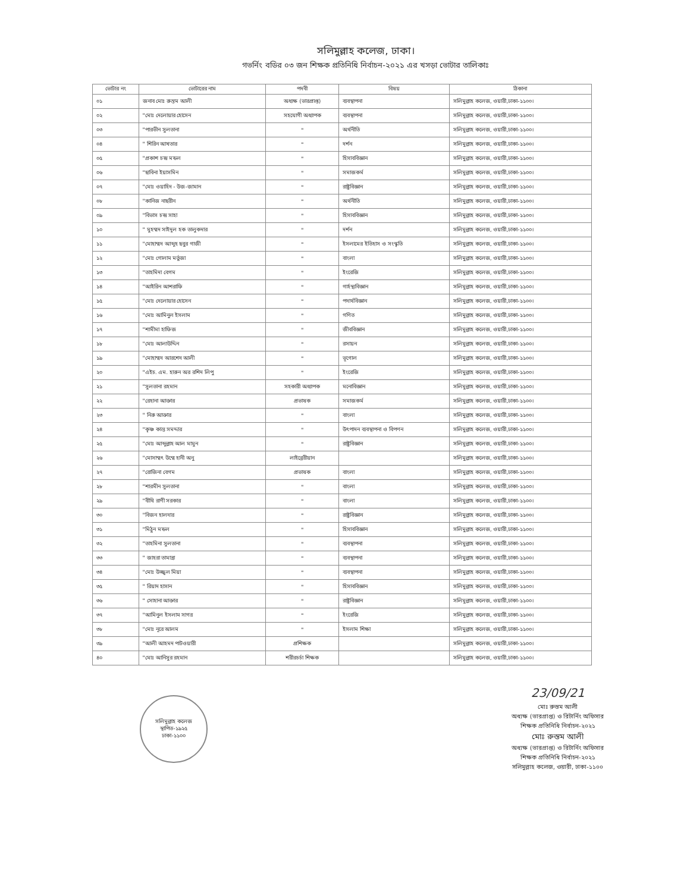সলিমুল্লাহ কলেজ, ঢাকা।
গভর্নিং বডির ০৩ জন শিক্ষক প্রতিনিধি নির্বাচন-২০২১ এর খসড়া ভোটার তালিকাঃ
| ভোটার নং | ভোটারের নাম | পদবী | বিষয় | ঠিকানা |
| --- | --- | --- | --- | --- |
| ০১ | জনাব মোঃ রুস্তম আলী | অধ্যক্ষ (ভারপ্রাপ্ত) | ব্যবস্থাপনা | সলিমুল্লাহ কলেজ, ওয়ারী,ঢাকা-১১০০। |
| ০২ | "মোঃ দেলোয়ার হোসেন | সহযোগী অধ্যাপক | ব্যবস্থাপনা | সলিমুল্লাহ কলেজ, ওয়ারী,ঢাকা-১১০০। |
| ০৩ | "পারভীন সুলতানা | " | অর্থনীতি | সলিমুল্লাহ কলেজ, ওয়ারী,ঢাকা-১১০০। |
| ০৪ | " শিরিন আখতার | " | দর্শন | সলিমুল্লাহ কলেজ, ওয়ারী,ঢাকা-১১০০। |
| ০৫ | "প্রকাশ চন্দ্র মন্ডল | " | হিসাববিজ্ঞান | সলিমুল্লাহ কলেজ, ওয়ারী,ঢাকা-১১০০। |
| ০৬ | "ছাবিনা ইয়াসমিন | " | সমাজকর্ম | সলিমুল্লাহ কলেজ, ওয়ারী,ঢাকা-১১০০। |
| ০৭ | "মোঃ ওয়াহিদ - উজ-জামান | " | রাষ্ট্রবিজ্ঞান | সলিমুল্লাহ কলেজ, ওয়ারী,ঢাকা-১১০০। |
| ০৮ | "কানিজ নাছরীন | " | অর্থনীতি | সলিমুল্লাহ কলেজ, ওয়ারী,ঢাকা-১১০০। |
| ০৯ | "বিভাস চন্দ্র সাহা | " | হিসাববিজ্ঞান | সলিমুল্লাহ কলেজ, ওয়ারী,ঢাকা-১১০০। |
| ১০ | " মুহম্মদ সাইদুল হক তালুকদার | " | দর্শন | সলিমুল্লাহ কলেজ, ওয়ারী,ঢাকা-১১০০। |
| ১১ | "মোহাম্মদ আব্দুহ ছবুর গাজী | " | ইসলামের ইতিহাস ও সংস্কৃতি | সলিমুল্লাহ কলেজ, ওয়ারী,ঢাকা-১১০০। |
| ১২ | "মোঃ গোলাম মর্তুজা | " | বাংলা | সলিমুল্লাহ কলেজ, ওয়ারী,ঢাকা-১১০০। |
| ১৩ | "তাহমিদা বেগম | " | ইংরেজি | সলিমুল্লাহ কলেজ, ওয়ারী,ঢাকা-১১০০। |
| ১৪ | "আইরিন আশরাফি | " | গার্হস্থ্যবিজ্ঞান | সলিমুল্লাহ কলেজ, ওয়ারী,ঢাকা-১১০০। |
| ১৫ | "মোঃ দেলোয়ার হোসেন | " | পদার্থবিজ্ঞান | সলিমুল্লাহ কলেজ, ওয়ারী,ঢাকা-১১০০। |
| ১৬ | "মোঃ আমিনুল ইসলাম | " | গণিত | সলিমুল্লাহ কলেজ, ওয়ারী,ঢাকা-১১০০। |
| ১৭ | "শামীমা হাফিজ | " | জীববিজ্ঞান | সলিমুল্লাহ কলেজ, ওয়ারী,ঢাকা-১১০০। |
| ১৮ | "মোঃ আলাউদ্দিন | " | রসায়ন | সলিমুল্লাহ কলেজ, ওয়ারী,ঢাকা-১১০০। |
| ১৯ | "মোহাম্মদ আরশেদ আলী | " | ভূগোল | সলিমুল্লাহ কলেজ, ওয়ারী,ঢাকা-১১০০। |
| ২০ | "এইচ. এম. হারুন অর রশিদ লিপু | " | ইংরেজি | সলিমুল্লাহ কলেজ, ওয়ারী,ঢাকা-১১০০। |
| ২১ | "সুলতানা রহমান | সহকারী অধ্যাপক | মনোবিজ্ঞান | সলিমুল্লাহ কলেজ, ওয়ারী,ঢাকা-১১০০। |
| ২২ | "রেহানা আক্তার | প্রভাষক | সমাজকর্ম | সলিমুল্লাহ কলেজ, ওয়ারী,ঢাকা-১১০০। |
| ২৩ | " নিরু আক্তার | " | বাংলা | সলিমুল্লাহ কলেজ, ওয়ারী,ঢাকা-১১০০। |
| ২৪ | "কৃষ্ণ কান্ত সমদ্দার | " | উৎপাদন ব্যবস্থাপনা ও বিপণন | সলিমুল্লাহ কলেজ, ওয়ারী,ঢাকা-১১০০। |
| ২৫ | "মোঃ আব্দুল্লাহ আল মামুন | " | রাষ্ট্রবিজ্ঞান | সলিমুল্লাহ কলেজ, ওয়ারী,ঢাকা-১১০০। |
| ২৬ | "মোসাম্মৎ উম্মে হানী অনু | লাইব্রেরীয়ান | | সলিমুল্লাহ কলেজ, ওয়ারী,ঢাকা-১১০০। |
| ২৭ | "রোজিনা বেগম | প্রভাষক | বাংলা | সলিমুল্লাহ কলেজ, ওয়ারী,ঢাকা-১১০০। |
| ২৮ | "শারমীন সুলতানা | " | বাংলা | সলিমুল্লাহ কলেজ, ওয়ারী,ঢাকা-১১০০। |
| ২৯ | "বীথি রাণী সরকার | " | বাংলা | সলিমুল্লাহ কলেজ, ওয়ারী,ঢাকা-১১০০। |
| ৩০ | "বিজন হালদার | " | রাষ্ট্রবিজ্ঞান | সলিমুল্লাহ কলেজ, ওয়ারী,ঢাকা-১১০০। |
| ৩১ | "মিঠুন মন্ডল | " | হিসাববিজ্ঞান | সলিমুল্লাহ কলেজ, ওয়ারী,ঢাকা-১১০০। |
| ৩২ | "তাহমিনা সুলতানা | " | ব্যবস্থাপনা | সলিমুল্লাহ কলেজ, ওয়ারী,ঢাকা-১১০০। |
| ৩৩ | " জাহরা তামান্না | " | ব্যবস্থাপনা | সলিমুল্লাহ কলেজ, ওয়ারী,ঢাকা-১১০০। |
| ৩৪ | "মোঃ উজ্জ্বল মিয়া | " | ব্যবস্থাপনা | সলিমুল্লাহ কলেজ, ওয়ারী,ঢাকা-১১০০। |
| ৩৫ | " রিয়াদ হাসান | " | হিসাববিজ্ঞান | সলিমুল্লাহ কলেজ, ওয়ারী,ঢাকা-১১০০। |
| ৩৬ | " সোহানা আক্তার | " | রাষ্ট্রবিজ্ঞান | সলিমুল্লাহ কলেজ, ওয়ারী,ঢাকা-১১০০। |
| ৩৭ | "আমিনুল ইসলাম সাগর | " | ইংরেজি | সলিমুল্লাহ কলেজ, ওয়ারী,ঢাকা-১১০০। |
| ৩৮ | "মোঃ নূরে আলম | " | ইসলাম শিক্ষা | সলিমুল্লাহ কলেজ, ওয়ারী,ঢাকা-১১০০। |
| ৩৯ | "আলী আহমদ পাটওয়ারী | প্রশিক্ষক | | সলিমুল্লাহ কলেজ, ওয়ারী,ঢাকা-১১০০। |
| ৪০ | "মোঃ আনিসুর রহমান | শরীরচর্চা শিক্ষক | | সলিমুল্লাহ কলেজ, ওয়ারী,ঢাকা-১১০০। |
সলিমুল্লাহ কলেজ
স্থাপিত-১৯২৫
ঢাকা-১১০০
23/09/21
মোঃ রুস্তম আলী
অধ্যক্ষ (ভারপ্রাপ্ত) ও রিটার্নিং অফিসার
শিক্ষক প্রতিনিধি নির্বাচন-২০২১
মোঃ রুস্তম আলী
অধ্যক্ষ (ভারপ্রাপ্ত) ও রিটার্নিং অফিসার
শিক্ষক প্রতিনিধি নির্বাচন-২০২১
সলিমুল্লাহ কলেজ, ওয়ারী, ঢাকা-১১০০